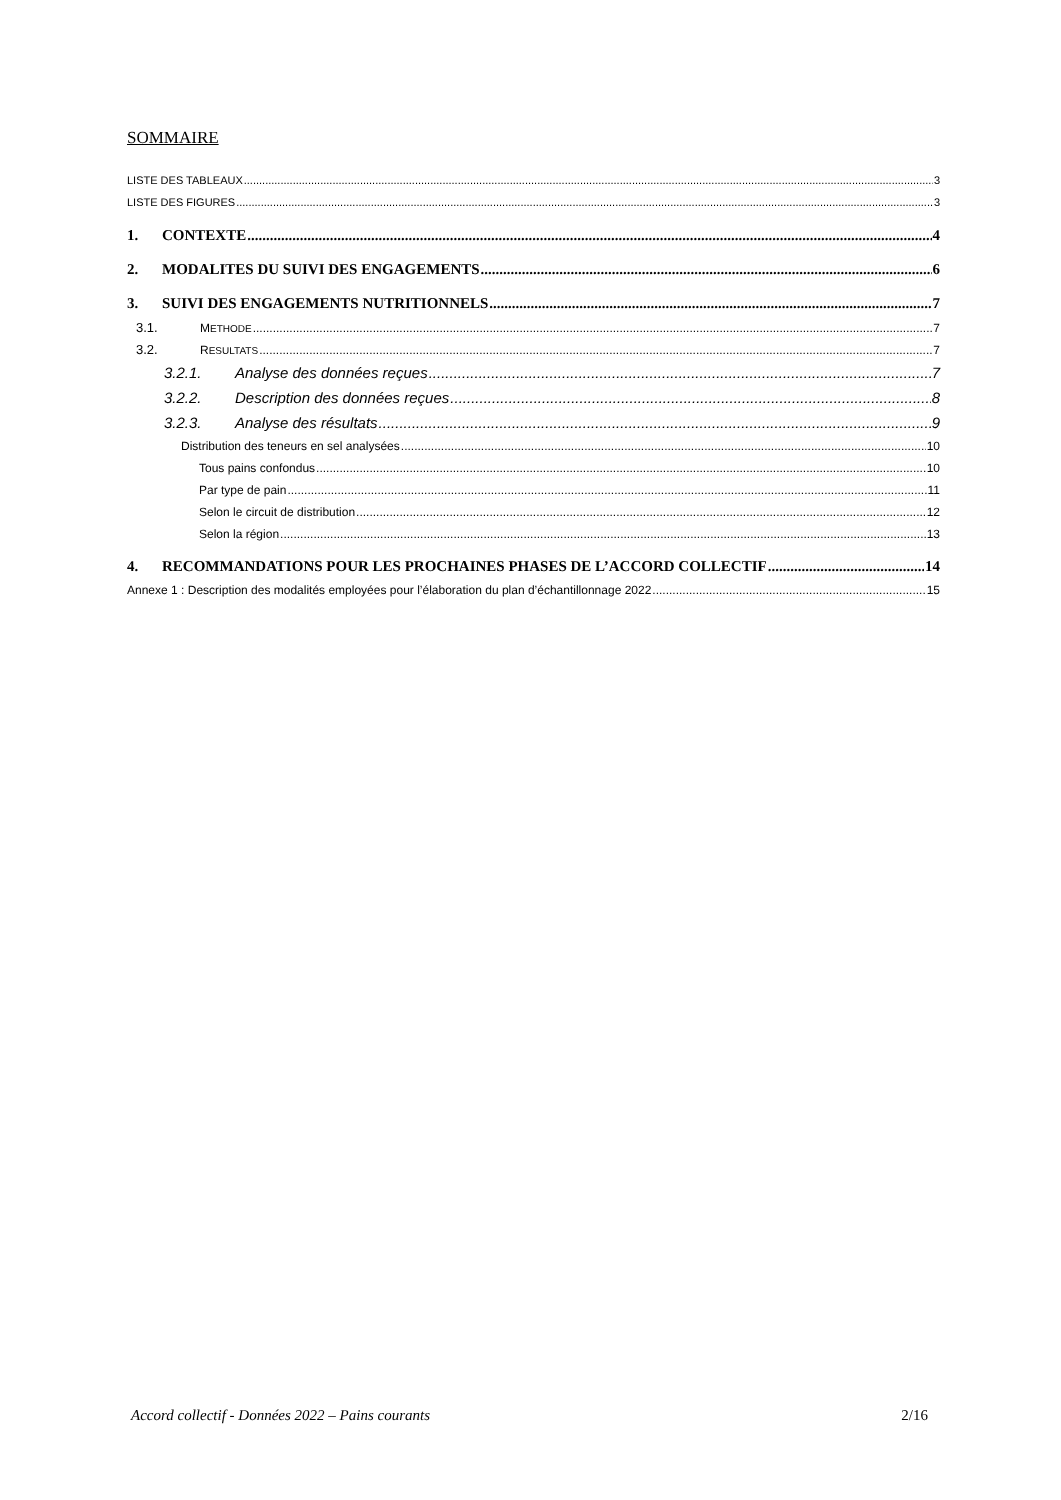SOMMAIRE
LISTE DES TABLEAUX 3
LISTE DES FIGURES 3
1. CONTEXTE 4
2. MODALITES DU SUIVI DES ENGAGEMENTS 6
3. SUIVI DES ENGAGEMENTS NUTRITIONNELS 7
3.1. METHODE 7
3.2. RESULTATS 7
3.2.1. Analyse des données reçues 7
3.2.2. Description des données reçues 8
3.2.3. Analyse des résultats 9
Distribution des teneurs en sel analysées 10
Tous pains confondus 10
Par type de pain 11
Selon le circuit de distribution 12
Selon la région 13
4. RECOMMANDATIONS POUR LES PROCHAINES PHASES DE L’ACCORD COLLECTIF 14
Annexe 1 : Description des modalités employées pour l’élaboration du plan d’échantillonnage 2022 15
Accord collectif - Données 2022 – Pains courants 2/16